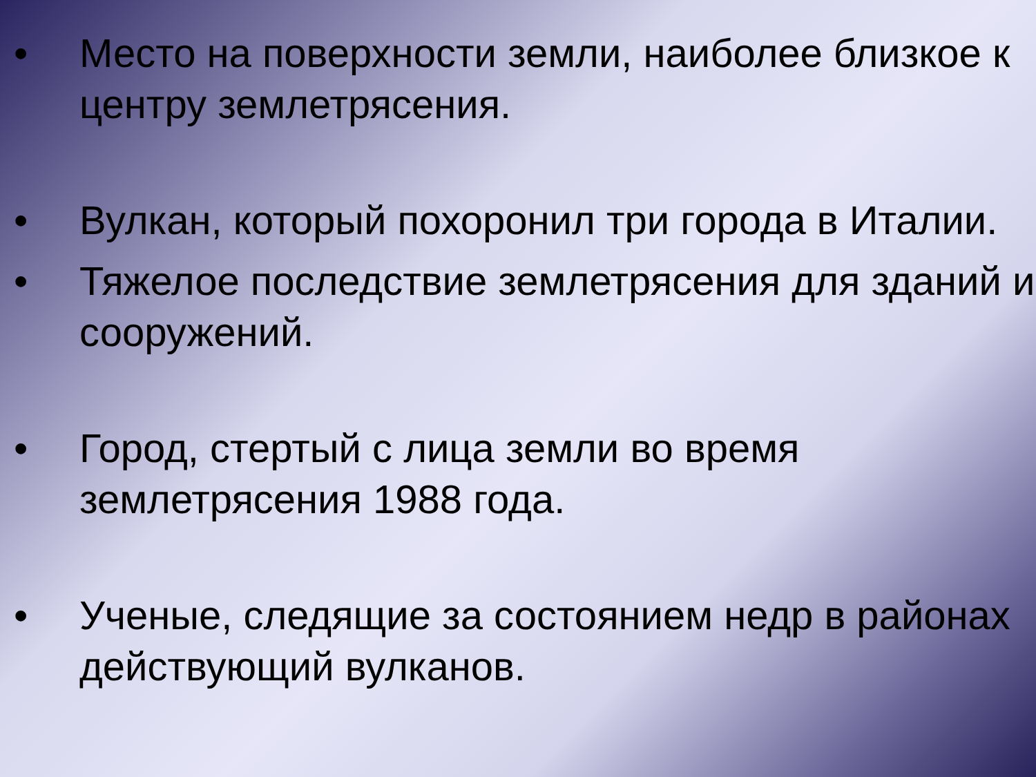• Место на поверхности земли, наиболее близкое к центру землетрясения.
• Вулкан, который похоронил три города в Италии.
• Тяжелое последствие землетрясения для зданий и сооружений.
• Город, стертый с лица земли во время землетрясения 1988 года.
• Ученые, следящие за состоянием недр в районах действующий вулканов.